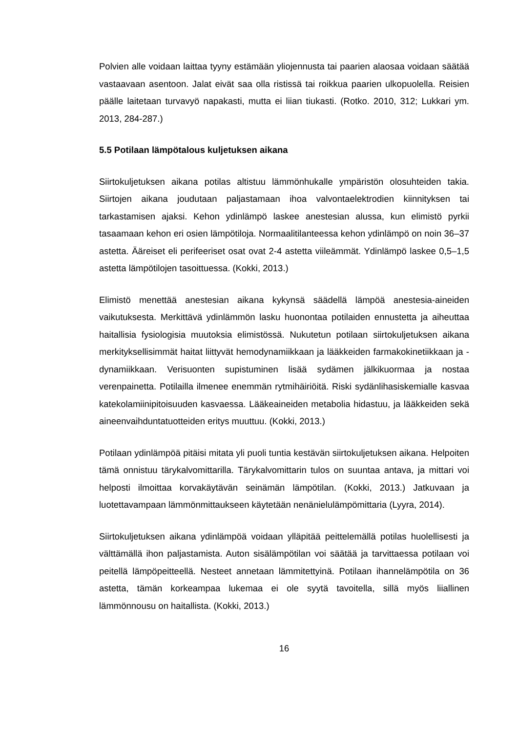Polvien alle voidaan laittaa tyyny estämään yliojennusta tai paarien alaosaa voidaan säätää vastaavaan asentoon. Jalat eivät saa olla ristissä tai roikkua paarien ulkopuolella. Reisien päälle laitetaan turvavyö napakasti, mutta ei liian tiukasti. (Rotko. 2010, 312; Lukkari ym. 2013, 284-287.)
5.5 Potilaan lämpötalous kuljetuksen aikana
Siirtokuljetuksen aikana potilas altistuu lämmönhukalle ympäristön olosuhteiden takia. Siirtojen aikana joudutaan paljastamaan ihoa valvontaelektrodien kiinnityksen tai tarkastamisen ajaksi. Kehon ydinlämpö laskee anestesian alussa, kun elimistö pyrkii tasaamaan kehon eri osien lämpötiloja. Normaalitilanteessa kehon ydinlämpö on noin 36–37 astetta. Ääreiset eli perifeeriset osat ovat 2-4 astetta viileämmät. Ydinlämpö laskee 0,5–1,5 astetta lämpötilojen tasoittuessa. (Kokki, 2013.)
Elimistö menettää anestesian aikana kykynsä säädellä lämpöä anestesia-aineiden vaikutuksesta. Merkittävä ydinlämmön lasku huonontaa potilaiden ennustetta ja aiheuttaa haitallisia fysiologisia muutoksia elimistössä. Nukutetun potilaan siirtokuljetuksen aikana merkityksellisimmät haitat liittyvät hemodynamiikkaan ja lääkkeiden farmakokinetiikkaan ja -dynamiikkaan. Verisuonten supistuminen lisää sydämen jälkikuormaa ja nostaa verenpainetta. Potilailla ilmenee enemmän rytmihäiriöitä. Riski sydänlihasiskemialle kasvaa katekolamiinipitoisuuden kasvaessa. Lääkeaineiden metabolia hidastuu, ja lääkkeiden sekä aineenvaihduntatuotteiden eritys muuttuu. (Kokki, 2013.)
Potilaan ydinlämpöä pitäisi mitata yli puoli tuntia kestävän siirtokuljetuksen aikana. Helpoiten tämä onnistuu tärykalvomittarilla. Tärykalvomittarin tulos on suuntaa antava, ja mittari voi helposti ilmoittaa korvakäytävän seinämän lämpötilan. (Kokki, 2013.) Jatkuvaan ja luotettavampaan lämmönmittaukseen käytetään nenänielulämpömittaria (Lyyra, 2014).
Siirtokuljetuksen aikana ydinlämpöä voidaan ylläpitää peittelemällä potilas huolellisesti ja välttämällä ihon paljastamista. Auton sisälämpötilan voi säätää ja tarvittaessa potilaan voi peitellä lämpöpeitteellä. Nesteet annetaan lämmitettyinä. Potilaan ihannelämpötila on 36 astetta, tämän korkeampaa lukemaa ei ole syytä tavoitella, sillä myös liiallinen lämmönnousu on haitallista. (Kokki, 2013.)
16